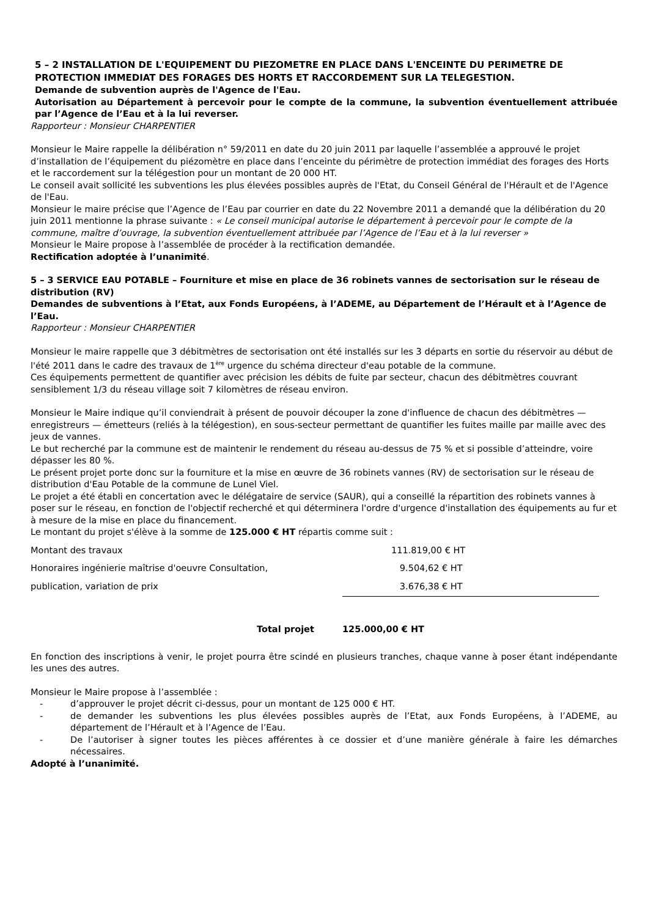5 – 2 INSTALLATION DE L'EQUIPEMENT DU PIEZOMETRE EN PLACE DANS L'ENCEINTE DU PERIMETRE DE PROTECTION IMMEDIAT DES FORAGES DES HORTS ET RACCORDEMENT SUR LA TELEGESTION.
Demande de subvention auprès de l'Agence de l'Eau.
Autorisation au Département à percevoir pour le compte de la commune, la subvention éventuellement attribuée par l’Agence de l’Eau et à la lui reverser.
Rapporteur : Monsieur CHARPENTIER
Monsieur le Maire rappelle la délibération n° 59/2011 en date du 20 juin 2011 par laquelle l’assemblée a approuvé le projet d’installation de l’équipement du piézomètre en place dans l’enceinte du périmètre de protection immédiat des forages des Horts et le raccordement sur la télégestion pour un montant de 20 000 HT.
Le conseil avait sollicité les subventions les plus élevées possibles auprès de l'Etat, du Conseil Général de l'Hérault et de l'Agence de l'Eau.
Monsieur le maire précise que l’Agence de l’Eau par courrier en date du 22 Novembre 2011 a demandé que la délibération du 20 juin 2011 mentionne la phrase suivante : « Le conseil municipal autorise le département à percevoir pour le compte de la commune, maître d’ouvrage, la subvention éventuellement attribuée par l’Agence de l’Eau et à la lui reverser »
Monsieur le Maire propose à l’assemblée de procéder à la rectification demandée.
Rectification adoptée à l’unanimité.
5 – 3 SERVICE EAU POTABLE – Fourniture et mise en place de 36 robinets vannes de sectorisation sur le réseau de distribution (RV)
Demandes de subventions à l’Etat, aux Fonds Européens, à l’ADEME, au Département de l’Hérault et à l’Agence de l’Eau.
Rapporteur : Monsieur CHARPENTIER
Monsieur le maire rappelle que 3 débitmètres de sectorisation ont été installés sur les 3 départs en sortie du réservoir au début de l'été 2011 dans le cadre des travaux de 1<sup>ère</sup> urgence du schéma directeur d'eau potable de la commune.
Ces équipements permettent de quantifier avec précision les débits de fuite par secteur, chacun des débitmètres couvrant sensiblement 1/3 du réseau village soit 7 kilomètres de réseau environ.
Monsieur le Maire indique qu’il conviendrait à présent de pouvoir découper la zone d'influence de chacun des débitmètres — enregistreurs — émetteurs (reliés à la télégestion), en sous-secteur permettant de quantifier les fuites maille par maille avec des jeux de vannes.
Le but recherché par la commune est de maintenir le rendement du réseau au-dessus de 75 % et si possible d’atteindre, voire dépasser les 80 %.
Le présent projet porte donc sur la fourniture et la mise en œuvre de 36 robinets vannes (RV) de sectorisation sur le réseau de distribution d'Eau Potable de la commune de Lunel Viel.
Le projet a été établi en concertation avec le délégataire de service (SAUR), qui a conseillé la répartition des robinets vannes à poser sur le réseau, en fonction de l'objectif recherché et qui déterminera l'ordre d'urgence d'installation des équipements au fur et à mesure de la mise en place du financement.
Le montant du projet s'élève à la somme de 125.000 € HT répartis comme suit :
| Montant des travaux | 111.819,00 € HT |
| Honoraires ingénierie maîtrise d'oeuvre Consultation, | 9.504,62 € HT |
| publication, variation de prix | 3.676,38 € HT |
| Total projet | 125.000,00 € HT |
En fonction des inscriptions à venir, le projet pourra être scindé en plusieurs tranches, chaque vanne à poser étant indépendante les unes des autres.
Monsieur le Maire propose à l’assemblée :
- d’approuver le projet décrit ci-dessus, pour un montant de 125 000 € HT.
- de demander les subventions les plus élevées possibles auprès de l’Etat, aux Fonds Européens, à l’ADEME, au département de l’Hérault et à l’Agence de l’Eau.
- De l’autoriser à signer toutes les pièces afférentes à ce dossier et d’une manière générale à faire les démarches nécessaires.
Adopté à l’unanimité.